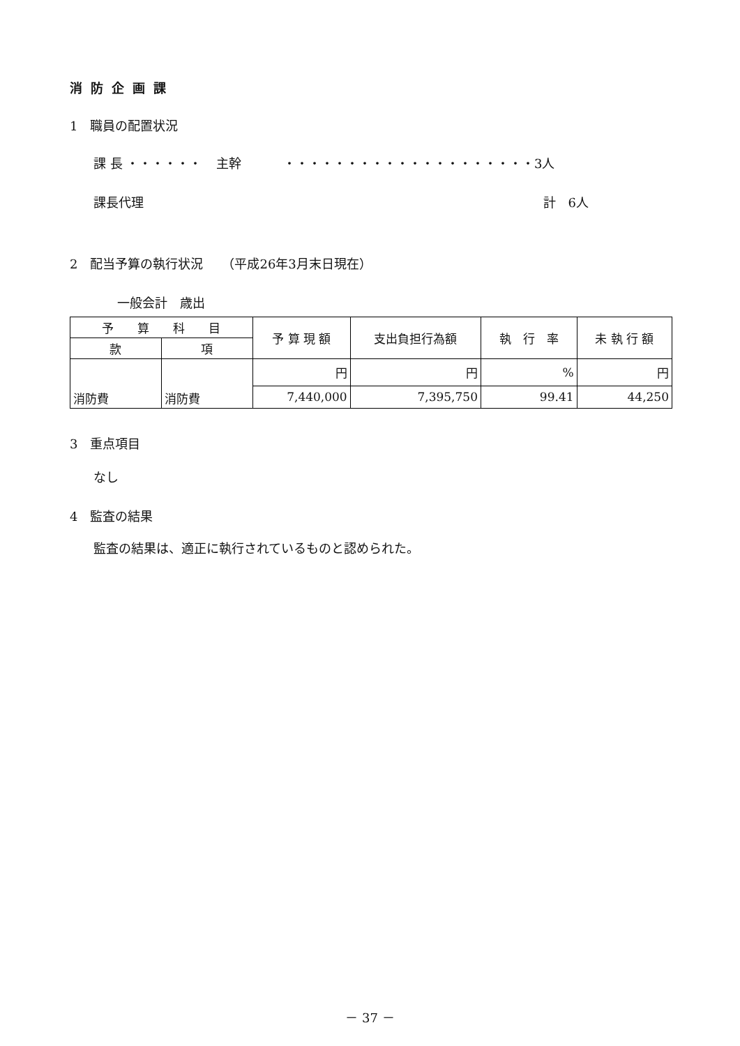消防企画課
1　職員の配置状況
課 長 ・・・・・・ 主幹 ・・・・・・・・・・・・・・・・・・・・3人
課長代理 計　6人
2　配当予算の執行状況　　（平成26年3月末日現在）
一般会計　歳出
| 予 算 科 目 | | 予 算 現 額 | 支出負担行為額 | 執 行 率 | 未 執 行 額 |
| --- | --- | --- | --- | --- | --- |
| 款 | 項 | | | | |
| 消防費 | 消防費 | 円 | 円 | % | 円 |
| | | 7,440,000 | 7,395,750 | 99.41 | 44,250 |
3　重点項目
なし
4　監査の結果
監査の結果は、適正に執行されているものと認められた。
－ 37 －